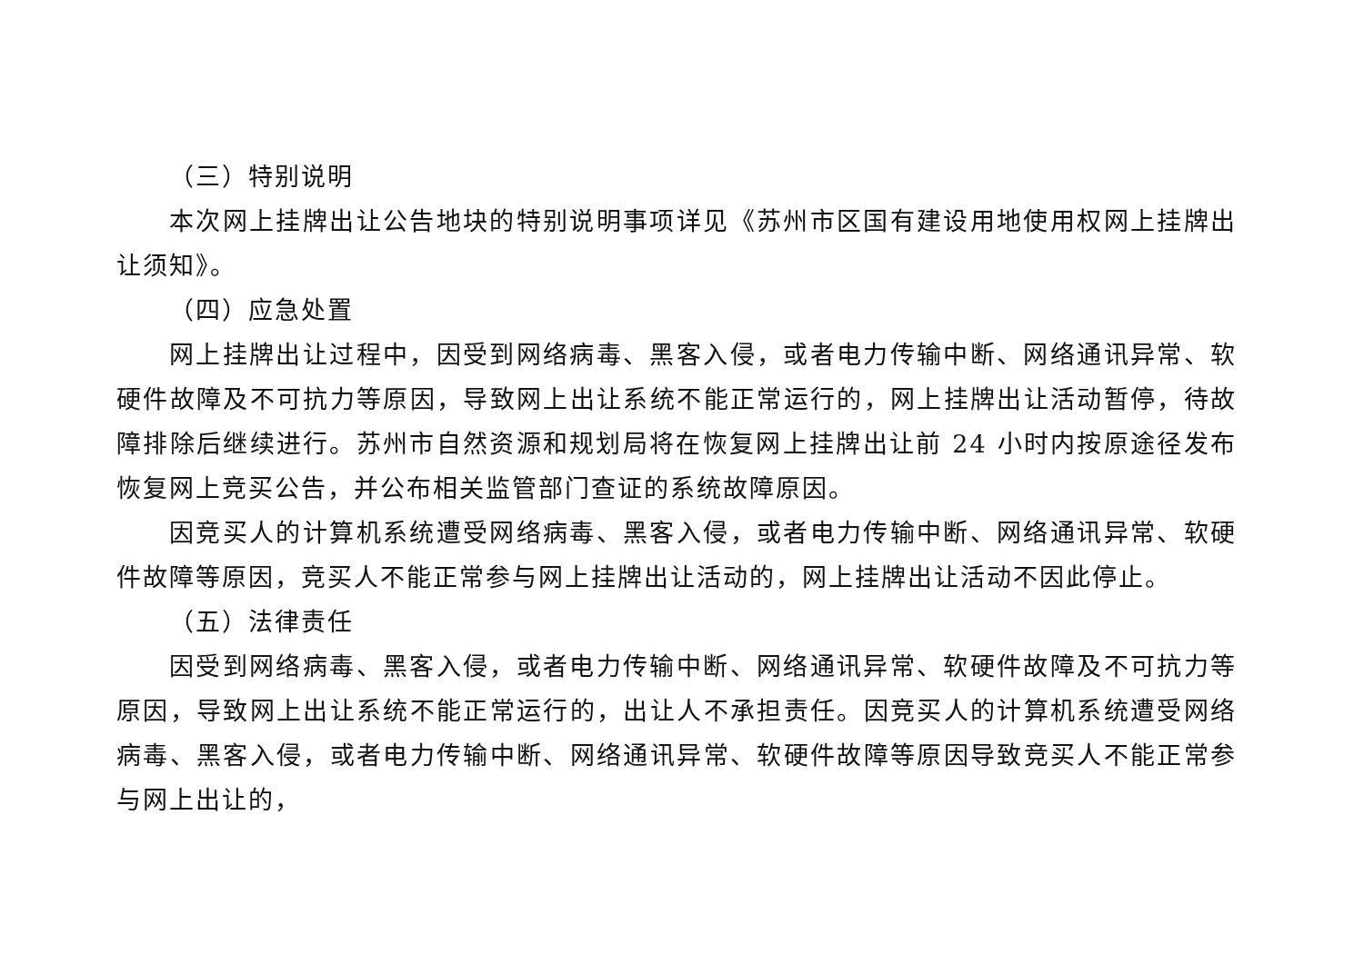（三）特别说明
本次网上挂牌出让公告地块的特别说明事项详见《苏州市区国有建设用地使用权网上挂牌出让须知》。
（四）应急处置
网上挂牌出让过程中，因受到网络病毒、黑客入侵，或者电力传输中断、网络通讯异常、软硬件故障及不可抗力等原因，导致网上出让系统不能正常运行的，网上挂牌出让活动暂停，待故障排除后继续进行。苏州市自然资源和规划局将在恢复网上挂牌出让前 24 小时内按原途径发布恢复网上竞买公告，并公布相关监管部门查证的系统故障原因。
因竞买人的计算机系统遭受网络病毒、黑客入侵，或者电力传输中断、网络通讯异常、软硬件故障等原因，竞买人不能正常参与网上挂牌出让活动的，网上挂牌出让活动不因此停止。
（五）法律责任
因受到网络病毒、黑客入侵，或者电力传输中断、网络通讯异常、软硬件故障及不可抗力等原因，导致网上出让系统不能正常运行的，出让人不承担责任。因竞买人的计算机系统遭受网络病毒、黑客入侵，或者电力传输中断、网络通讯异常、软硬件故障等原因导致竞买人不能正常参与网上出让的，